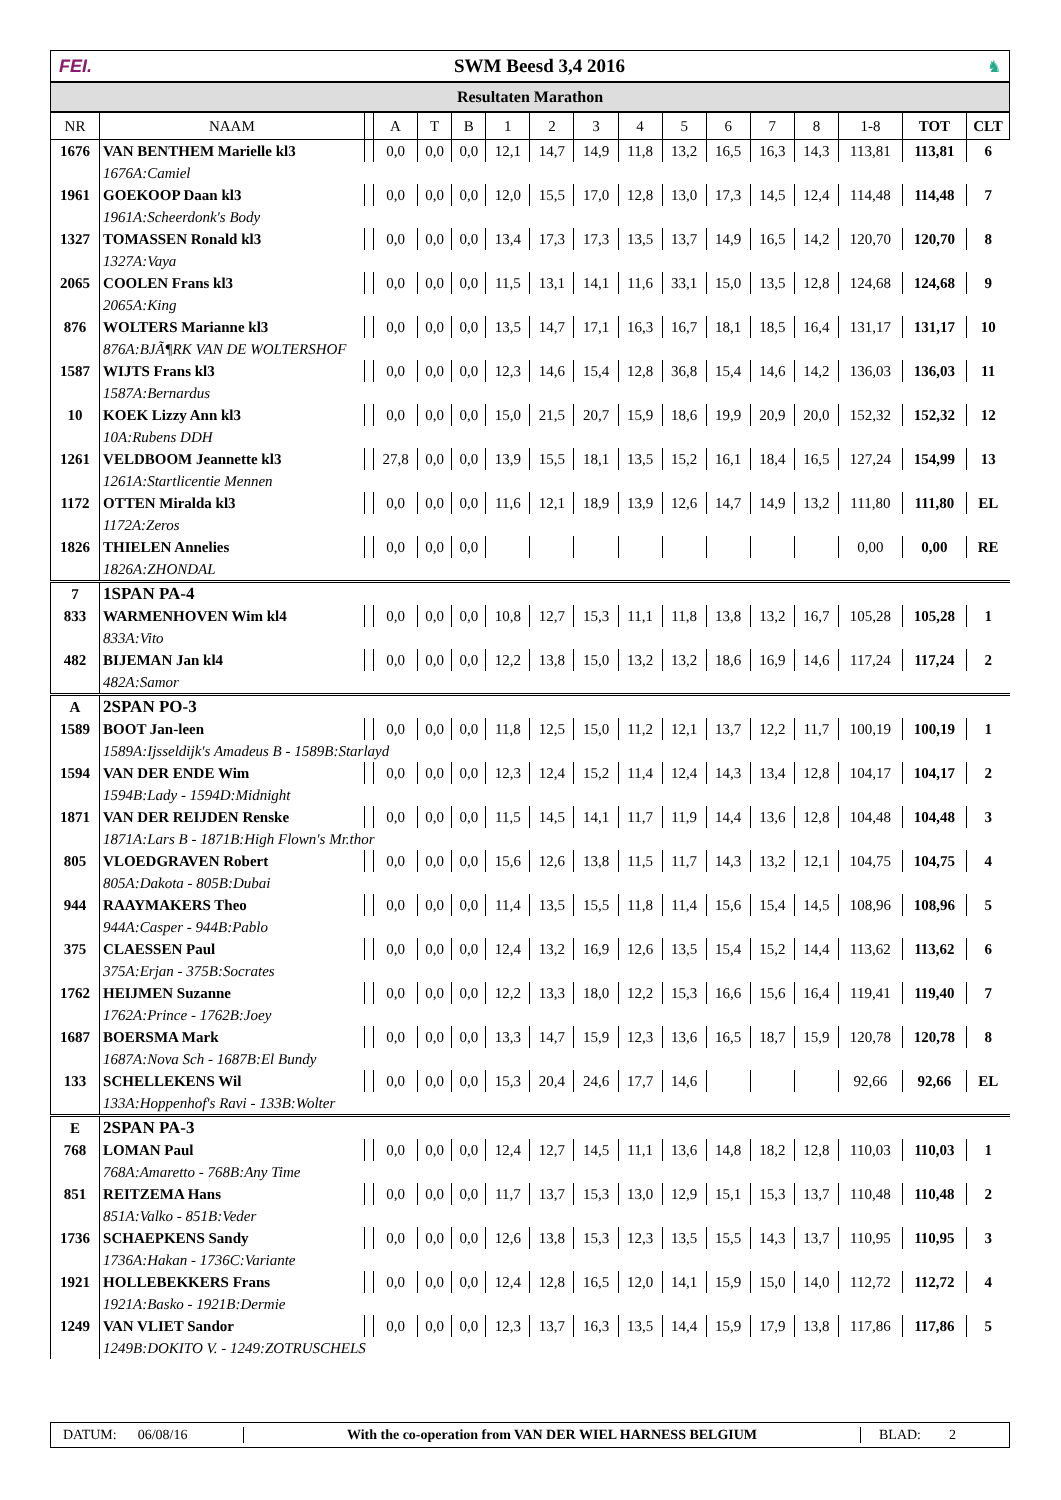FEI. SWM Beesd 3,4 2016 ♞
Resultaten Marathon
| NR | NAAM | | A | T | B | 1 | 2 | 3 | 4 | 5 | 6 | 7 | 8 | 1-8 | TOT | CLT |
| --- | --- | --- | --- | --- | --- | --- | --- | --- | --- | --- | --- | --- | --- | --- | --- | --- |
| 1676 | VAN BENTHEM Marielle kl3 | | 0,0 | 0,0 | 0,0 | 12,1 | 14,7 | 14,9 | 11,8 | 13,2 | 16,5 | 16,3 | 14,3 | 113,81 | 113,81 | 6 |
| | 1676A:Camiel | | | | | | | | | | | | | | | |
| 1961 | GOEKOOP Daan kl3 | | 0,0 | 0,0 | 0,0 | 12,0 | 15,5 | 17,0 | 12,8 | 13,0 | 17,3 | 14,5 | 12,4 | 114,48 | 114,48 | 7 |
| | 1961A:Scheerdonk's Body | | | | | | | | | | | | | | | |
| 1327 | TOMASSEN Ronald kl3 | | 0,0 | 0,0 | 0,0 | 13,4 | 17,3 | 17,3 | 13,5 | 13,7 | 14,9 | 16,5 | 14,2 | 120,70 | 120,70 | 8 |
| | 1327A:Vaya | | | | | | | | | | | | | | | |
| 2065 | COOLEN Frans kl3 | | 0,0 | 0,0 | 0,0 | 11,5 | 13,1 | 14,1 | 11,6 | 33,1 | 15,0 | 13,5 | 12,8 | 124,68 | 124,68 | 9 |
| | 2065A:King | | | | | | | | | | | | | | | |
| 876 | WOLTERS Marianne kl3 | | 0,0 | 0,0 | 0,0 | 13,5 | 14,7 | 17,1 | 16,3 | 16,7 | 18,1 | 18,5 | 16,4 | 131,17 | 131,17 | 10 |
| | 876A:BJÃ¶RK VAN DE WOLTERSHOF | | | | | | | | | | | | | | | |
| 1587 | WIJTS Frans kl3 | | 0,0 | 0,0 | 0,0 | 12,3 | 14,6 | 15,4 | 12,8 | 36,8 | 15,4 | 14,6 | 14,2 | 136,03 | 136,03 | 11 |
| | 1587A:Bernardus | | | | | | | | | | | | | | | |
| 10 | KOEK Lizzy Ann kl3 | | 0,0 | 0,0 | 0,0 | 15,0 | 21,5 | 20,7 | 15,9 | 18,6 | 19,9 | 20,9 | 20,0 | 152,32 | 152,32 | 12 |
| | 10A:Rubens DDH | | | | | | | | | | | | | | | |
| 1261 | VELDBOOM Jeannette kl3 | | 27,8 | 0,0 | 0,0 | 13,9 | 15,5 | 18,1 | 13,5 | 15,2 | 16,1 | 18,4 | 16,5 | 127,24 | 154,99 | 13 |
| | 1261A:Startlicentie Mennen | | | | | | | | | | | | | | | |
| 1172 | OTTEN Miralda kl3 | | 0,0 | 0,0 | 0,0 | 11,6 | 12,1 | 18,9 | 13,9 | 12,6 | 14,7 | 14,9 | 13,2 | 111,80 | 111,80 | EL |
| | 1172A:Zeros | | | | | | | | | | | | | | | |
| 1826 | THIELEN Annelies | | 0,0 | 0,0 | 0,0 | | | | | | | | | 0,00 | 0,00 | RE |
| | 1826A:ZHONDAL | | | | | | | | | | | | | | | |
| 7 | 1SPAN PA-4 | | | | | | | | | | | | | | | |
| 833 | WARMENHOVEN Wim kl4 | | 0,0 | 0,0 | 0,0 | 10,8 | 12,7 | 15,3 | 11,1 | 11,8 | 13,8 | 13,2 | 16,7 | 105,28 | 105,28 | 1 |
| | 833A:Vito | | | | | | | | | | | | | | | |
| 482 | BIJEMAN Jan kl4 | | 0,0 | 0,0 | 0,0 | 12,2 | 13,8 | 15,0 | 13,2 | 13,2 | 18,6 | 16,9 | 14,6 | 117,24 | 117,24 | 2 |
| | 482A:Samor | | | | | | | | | | | | | | | |
| A | 2SPAN PO-3 | | | | | | | | | | | | | | | |
| 1589 | BOOT Jan-leen | | 0,0 | 0,0 | 0,0 | 11,8 | 12,5 | 15,0 | 11,2 | 12,1 | 13,7 | 12,2 | 11,7 | 100,19 | 100,19 | 1 |
| | 1589A:Ijsseldijk's Amadeus B - 1589B:Starlayd | | | | | | | | | | | | | | | |
| 1594 | VAN DER ENDE Wim | | 0,0 | 0,0 | 0,0 | 12,3 | 12,4 | 15,2 | 11,4 | 12,4 | 14,3 | 13,4 | 12,8 | 104,17 | 104,17 | 2 |
| | 1594B:Lady - 1594D:Midnight | | | | | | | | | | | | | | | |
| 1871 | VAN DER REIJDEN Renske | | 0,0 | 0,0 | 0,0 | 11,5 | 14,5 | 14,1 | 11,7 | 11,9 | 14,4 | 13,6 | 12,8 | 104,48 | 104,48 | 3 |
| | 1871A:Lars B - 1871B:High Flown's Mr.thor | | | | | | | | | | | | | | | |
| 805 | VLOEDGRAVEN Robert | | 0,0 | 0,0 | 0,0 | 15,6 | 12,6 | 13,8 | 11,5 | 11,7 | 14,3 | 13,2 | 12,1 | 104,75 | 104,75 | 4 |
| | 805A:Dakota - 805B:Dubai | | | | | | | | | | | | | | | |
| 944 | RAAYMAKERS Theo | | 0,0 | 0,0 | 0,0 | 11,4 | 13,5 | 15,5 | 11,8 | 11,4 | 15,6 | 15,4 | 14,5 | 108,96 | 108,96 | 5 |
| | 944A:Casper - 944B:Pablo | | | | | | | | | | | | | | | |
| 375 | CLAESSEN Paul | | 0,0 | 0,0 | 0,0 | 12,4 | 13,2 | 16,9 | 12,6 | 13,5 | 15,4 | 15,2 | 14,4 | 113,62 | 113,62 | 6 |
| | 375A:Erjan - 375B:Socrates | | | | | | | | | | | | | | | |
| 1762 | HEIJMEN Suzanne | | 0,0 | 0,0 | 0,0 | 12,2 | 13,3 | 18,0 | 12,2 | 15,3 | 16,6 | 15,6 | 16,4 | 119,41 | 119,40 | 7 |
| | 1762A:Prince - 1762B:Joey | | | | | | | | | | | | | | | |
| 1687 | BOERSMA Mark | | 0,0 | 0,0 | 0,0 | 13,3 | 14,7 | 15,9 | 12,3 | 13,6 | 16,5 | 18,7 | 15,9 | 120,78 | 120,78 | 8 |
| | 1687A:Nova Sch - 1687B:El Bundy | | | | | | | | | | | | | | | |
| 133 | SCHELLEKENS Wil | | 0,0 | 0,0 | 0,0 | 15,3 | 20,4 | 24,6 | 17,7 | 14,6 | | | | 92,66 | 92,66 | EL |
| | 133A:Hoppenhof's Ravi - 133B:Wolter | | | | | | | | | | | | | | | |
| E | 2SPAN PA-3 | | | | | | | | | | | | | | | |
| 768 | LOMAN Paul | | 0,0 | 0,0 | 0,0 | 12,4 | 12,7 | 14,5 | 11,1 | 13,6 | 14,8 | 18,2 | 12,8 | 110,03 | 110,03 | 1 |
| | 768A:Amaretto - 768B:Any Time | | | | | | | | | | | | | | | |
| 851 | REITZEMA Hans | | 0,0 | 0,0 | 0,0 | 11,7 | 13,7 | 15,3 | 13,0 | 12,9 | 15,1 | 15,3 | 13,7 | 110,48 | 110,48 | 2 |
| | 851A:Valko - 851B:Veder | | | | | | | | | | | | | | | |
| 1736 | SCHAEPKENS Sandy | | 0,0 | 0,0 | 0,0 | 12,6 | 13,8 | 15,3 | 12,3 | 13,5 | 15,5 | 14,3 | 13,7 | 110,95 | 110,95 | 3 |
| | 1736A:Hakan - 1736C:Variante | | | | | | | | | | | | | | | |
| 1921 | HOLLEBEKKERS Frans | | 0,0 | 0,0 | 0,0 | 12,4 | 12,8 | 16,5 | 12,0 | 14,1 | 15,9 | 15,0 | 14,0 | 112,72 | 112,72 | 4 |
| | 1921A:Basko - 1921B:Dermie | | | | | | | | | | | | | | | |
| 1249 | VAN VLIET Sandor | | 0,0 | 0,0 | 0,0 | 12,3 | 13,7 | 16,3 | 13,5 | 14,4 | 15,9 | 17,9 | 13,8 | 117,86 | 117,86 | 5 |
| | 1249B:DOKITO V. - 1249:ZOTRUSCHELS | | | | | | | | | | | | | | | |
DATUM: 06/08/16 With the co-operation from VAN DER WIEL HARNESS BELGIUM BLAD: 2